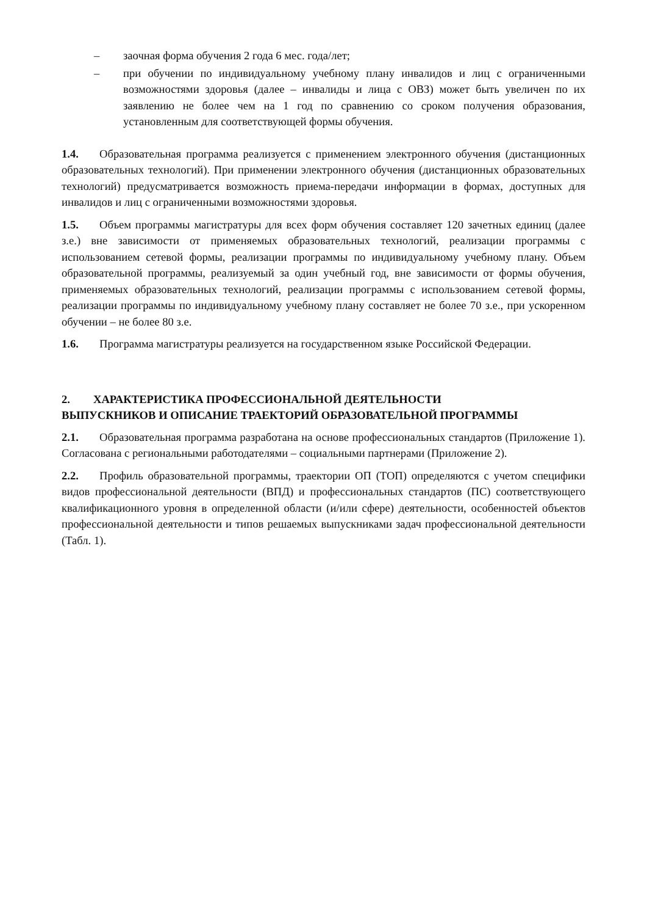– заочная форма обучения 2 года 6 мес. года/лет;
– при обучении по индивидуальному учебному плану инвалидов и лиц с ограниченными возможностями здоровья (далее – инвалиды и лица с ОВЗ) может быть увеличен по их заявлению не более чем на 1 год по сравнению со сроком получения образования, установленным для соответствующей формы обучения.
1.4. Образовательная программа реализуется с применением электронного обучения (дистанционных образовательных технологий). При применении электронного обучения (дистанционных образовательных технологий) предусматривается возможность приема-передачи информации в формах, доступных для инвалидов и лиц с ограниченными возможностями здоровья.
1.5. Объем программы магистратуры для всех форм обучения составляет 120 зачетных единиц (далее з.е.) вне зависимости от применяемых образовательных технологий, реализации программы с использованием сетевой формы, реализации программы по индивидуальному учебному плану. Объем образовательной программы, реализуемый за один учебный год, вне зависимости от формы обучения, применяемых образовательных технологий, реализации программы с использованием сетевой формы, реализации программы по индивидуальному учебному плану составляет не более 70 з.е., при ускоренном обучении – не более 80 з.е.
1.6. Программа магистратуры реализуется на государственном языке Российской Федерации.
2. ХАРАКТЕРИСТИКА ПРОФЕССИОНАЛЬНОЙ ДЕЯТЕЛЬНОСТИ
ВЫПУСКНИКОВ И ОПИСАНИЕ ТРАЕКТОРИЙ ОБРАЗОВАТЕЛЬНОЙ ПРОГРАММЫ
2.1. Образовательная программа разработана на основе профессиональных стандартов (Приложение 1). Согласована с региональными работодателями – социальными партнерами (Приложение 2).
2.2. Профиль образовательной программы, траектории ОП (ТОП) определяются с учетом специфики видов профессиональной деятельности (ВПД) и профессиональных стандартов (ПС) соответствующего квалификационного уровня в определенной области (и/или сфере) деятельности, особенностей объектов профессиональной деятельности и типов решаемых выпускниками задач профессиональной деятельности (Табл. 1).